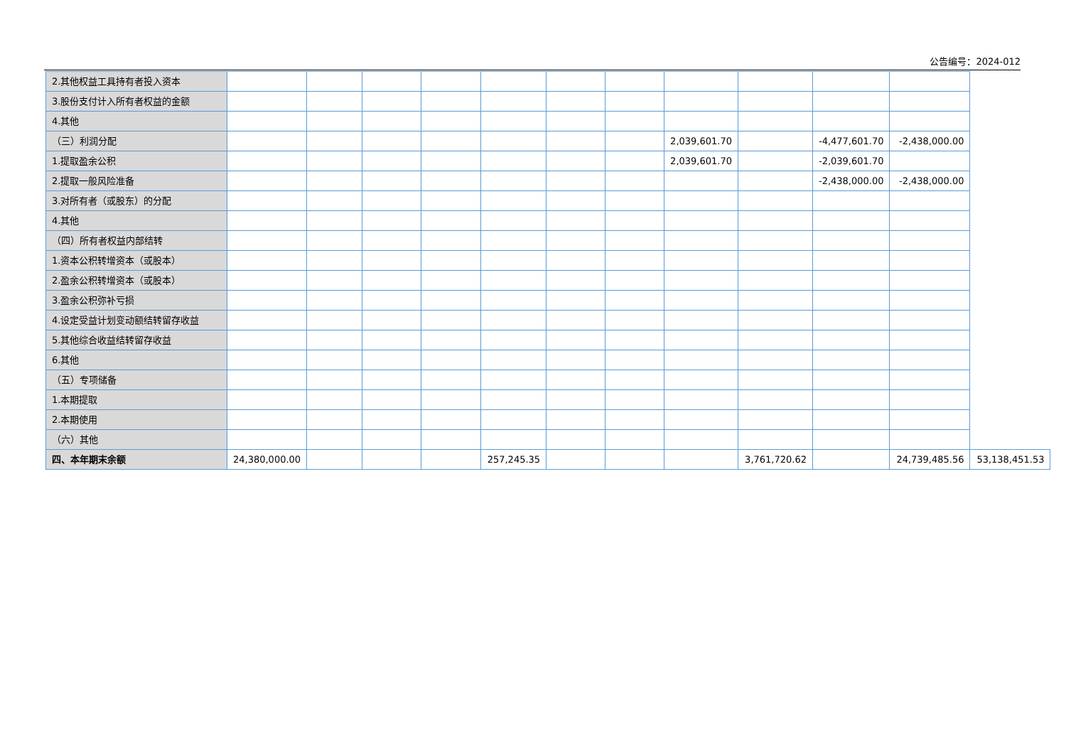公告编号：2024-012
| 2.其他权益工具持有者投入资本 | | | | | | | | | | | | |
| 3.股份支付计入所有者权益的金额 | | | | | | | | | | | | |
| 4.其他 | | | | | | | | | | | | |
| （三）利润分配 | | | | | | | | 2,039,601.70 | | -4,477,601.70 | -2,438,000.00 | |
| 1.提取盈余公积 | | | | | | | | 2,039,601.70 | | -2,039,601.70 | | |
| 2.提取一般风险准备 | | | | | | | | | | -2,438,000.00 | -2,438,000.00 | |
| 3.对所有者（或股东）的分配 | | | | | | | | | | | | |
| 4.其他 | | | | | | | | | | | | |
| （四）所有者权益内部结转 | | | | | | | | | | | | |
| 1.资本公积转增资本（或股本） | | | | | | | | | | | | |
| 2.盈余公积转增资本（或股本） | | | | | | | | | | | | |
| 3.盈余公积弥补亏损 | | | | | | | | | | | | |
| 4.设定受益计划变动额结转留存收益 | | | | | | | | | | | | |
| 5.其他综合收益结转留存收益 | | | | | | | | | | | | |
| 6.其他 | | | | | | | | | | | | |
| （五）专项储备 | | | | | | | | | | | | |
| 1.本期提取 | | | | | | | | | | | | |
| 2.本期使用 | | | | | | | | | | | | |
| （六）其他 | | | | | | | | | | | | |
| 四、本年期末余额 | 24,380,000.00 | | | | 257,245.35 | | | | 3,761,720.62 | | 24,739,485.56 | 53,138,451.53 |